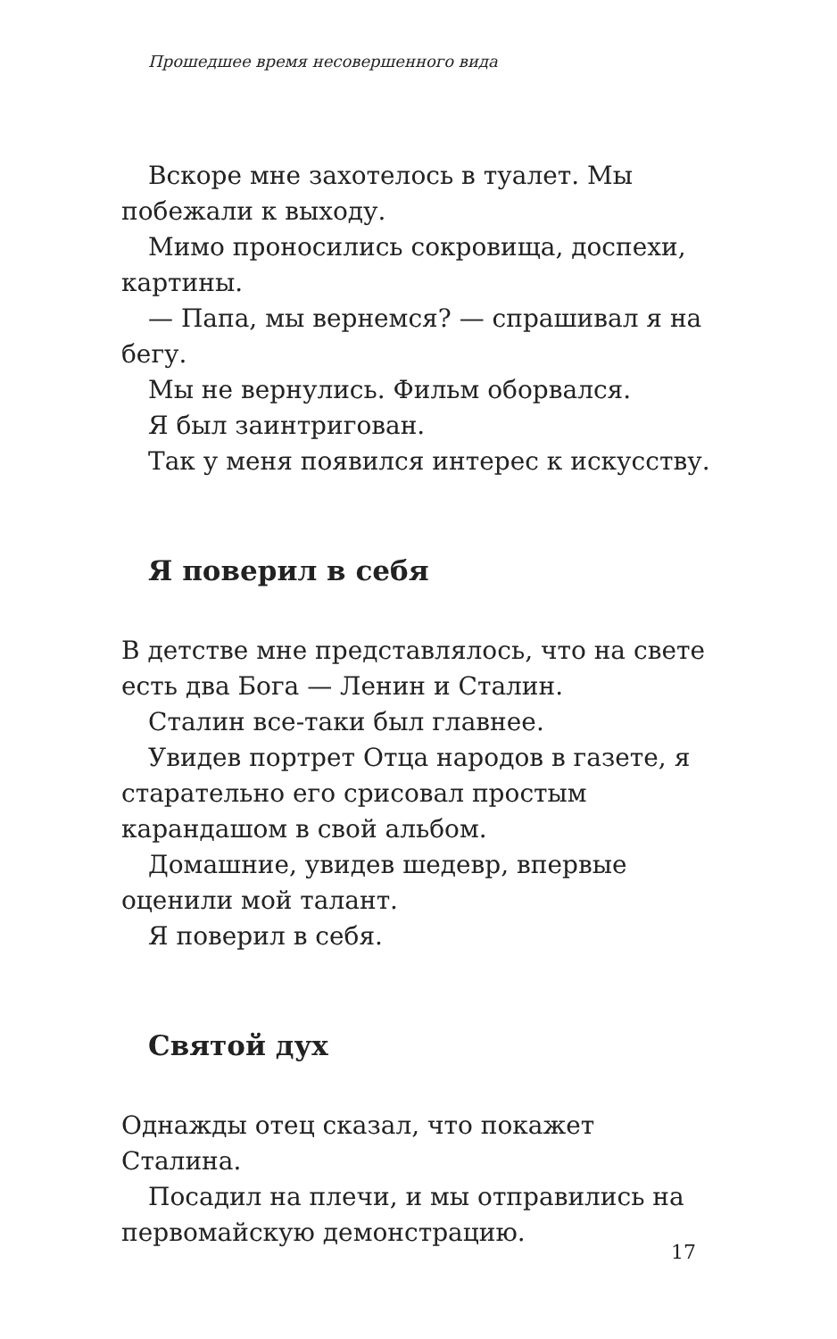Прошедшее время несовершенного вида
Вскоре мне захотелось в туалет. Мы побежали к выходу.
Мимо проносились сокровища, доспехи, картины.
— Папа, мы вернемся? — спрашивал я на бегу.
Мы не вернулись. Фильм оборвался.
Я был заинтригован.
Так у меня появился интерес к искусству.
Я поверил в себя
В детстве мне представлялось, что на свете есть два Бога — Ленин и Сталин.
Сталин все-таки был главнее.
Увидев портрет Отца народов в газете, я старательно его срисовал простым карандашом в свой альбом.
Домашние, увидев шедевр, впервые оценили мой талант.
Я поверил в себя.
Святой дух
Однажды отец сказал, что покажет Сталина.
Посадил на плечи, и мы отправились на первомайскую демонстрацию.
17